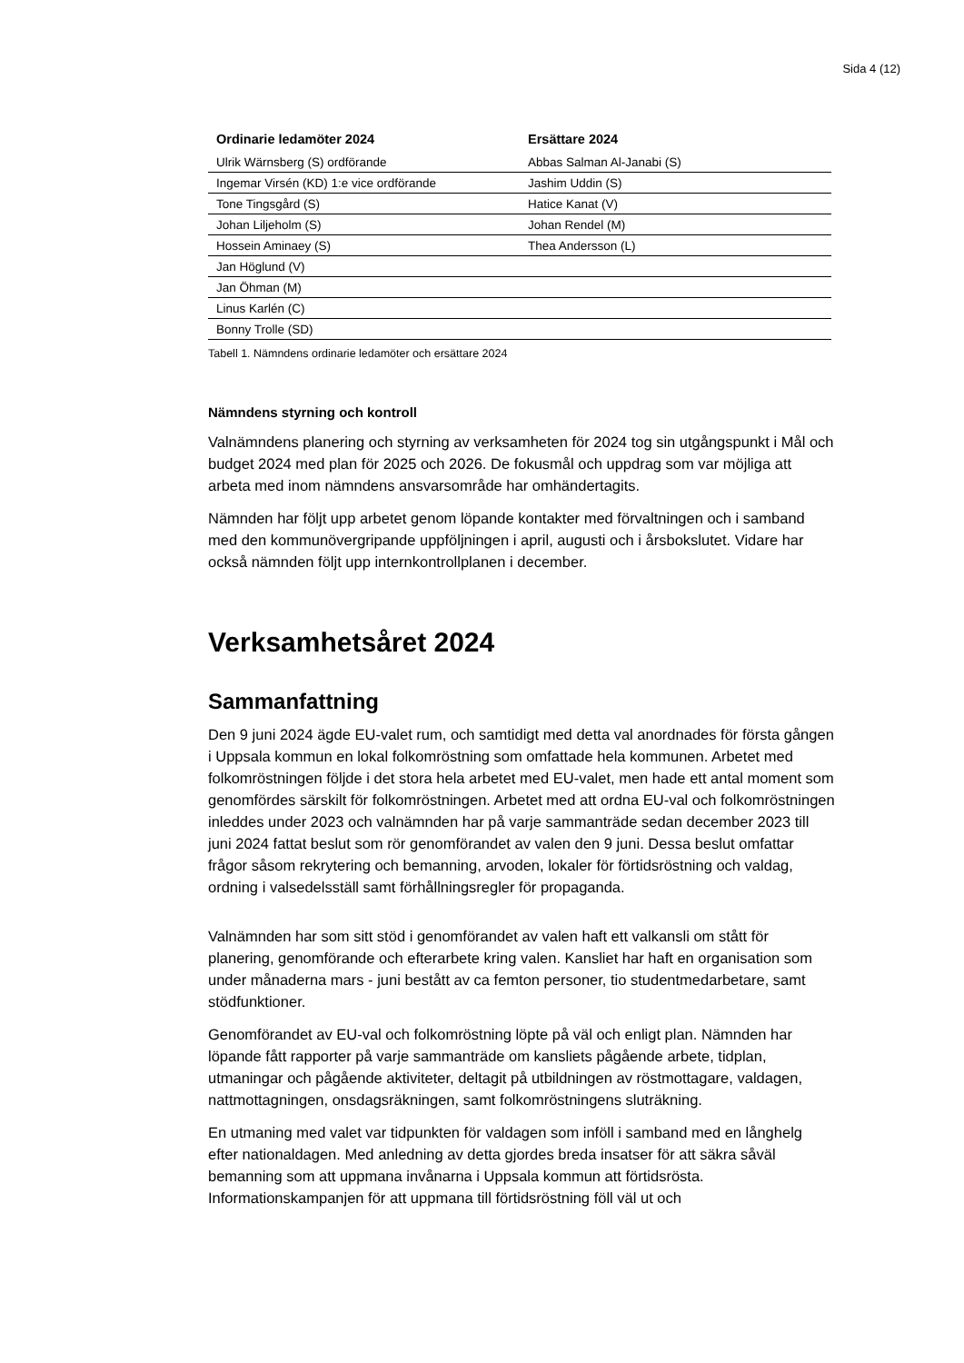Sida 4 (12)
| Ordinarie ledamöter 2024 | Ersättare 2024 |
| --- | --- |
| Ulrik Wärnsberg (S) ordförande | Abbas Salman Al-Janabi (S) |
| Ingemar Virsén (KD) 1:e vice ordförande | Jashim Uddin (S) |
| Tone Tingsgård (S) | Hatice Kanat (V) |
| Johan Liljeholm (S) | Johan Rendel (M) |
| Hossein Aminaey (S) | Thea Andersson (L) |
| Jan Höglund (V) | |
| Jan Öhman (M) | |
| Linus Karlén (C) | |
| Bonny Trolle (SD) | |
Tabell 1. Nämndens ordinarie ledamöter och ersättare 2024
Nämndens styrning och kontroll
Valnämndens planering och styrning av verksamheten för 2024 tog sin utgångspunkt i Mål och budget 2024 med plan för 2025 och 2026. De fokusmål och uppdrag som var möjliga att arbeta med inom nämndens ansvarsområde har omhändertagits.
Nämnden har följt upp arbetet genom löpande kontakter med förvaltningen och i samband med den kommunövergripande uppföljningen i april, augusti och i årsbokslutet. Vidare har också nämnden följt upp internkontrollplanen i december.
Verksamhetsåret 2024
Sammanfattning
Den 9 juni 2024 ägde EU-valet rum, och samtidigt med detta val anordnades för första gången i Uppsala kommun en lokal folkomröstning som omfattade hela kommunen. Arbetet med folkomröstningen följde i det stora hela arbetet med EU-valet, men hade ett antal moment som genomfördes särskilt för folkomröstningen. Arbetet med att ordna EU-val och folkomröstningen inleddes under 2023 och valnämnden har på varje sammanträde sedan december 2023 till juni 2024 fattat beslut som rör genomförandet av valen den 9 juni. Dessa beslut omfattar frågor såsom rekrytering och bemanning, arvoden, lokaler för förtidsröstning och valdag, ordning i valsedelsställ samt förhållningsregler för propaganda.
Valnämnden har som sitt stöd i genomförandet av valen haft ett valkansli om stått för planering, genomförande och efterarbete kring valen. Kansliet har haft en organisation som under månaderna mars - juni bestått av ca femton personer, tio studentmedarbetare, samt stödfunktioner.
Genomförandet av EU-val och folkomröstning löpte på väl och enligt plan. Nämnden har löpande fått rapporter på varje sammanträde om kansliets pågående arbete, tidplan, utmaningar och pågående aktiviteter, deltagit på utbildningen av röstmottagare, valdagen, nattmottagningen, onsdagsräkningen, samt folkomröstningens sluträkning.
En utmaning med valet var tidpunkten för valdagen som inföll i samband med en långhelg efter nationaldagen. Med anledning av detta gjordes breda insatser för att säkra såväl bemanning som att uppmana invånarna i Uppsala kommun att förtidsrösta. Informationskampanjen för att uppmana till förtidsröstning föll väl ut och